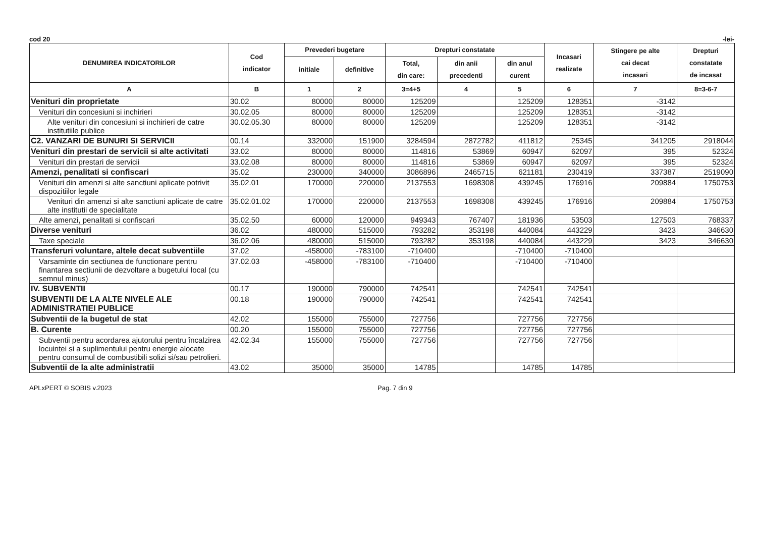cod 20 -lei-
| DENUMIREA INDICATORILOR | Cod indicator | Prevederi bugetare | | Drepturi constatate | | | Incasari realizate | Stingere pe alte cai decat incasari | Drepturi constatate de incasat |
| --- | --- | --- | --- | --- | --- | --- | --- | --- | --- |
| | | initiale | definitive | Total, din care: | din anii precedenti | din anul curent | | | |
| A | B | 1 | 2 | 3=4+5 | 4 | 5 | 6 | 7 | 8=3-6-7 |
| Venituri din proprietate | 30.02 | 80000 | 80000 | 125209 | | 125209 | 128351 | -3142 | |
| Venituri din concesiuni si inchirieri | 30.02.05 | 80000 | 80000 | 125209 | | 125209 | 128351 | -3142 | |
| Alte venituri din concesiuni si inchirieri de catre institutiile publice | 30.02.05.30 | 80000 | 80000 | 125209 | | 125209 | 128351 | -3142 | |
| C2. VANZARI DE BUNURI SI SERVICII | 00.14 | 332000 | 151900 | 3284594 | 2872782 | 411812 | 25345 | 341205 | 2918044 |
| Venituri din prestari de servicii si alte activitati | 33.02 | 80000 | 80000 | 114816 | 53869 | 60947 | 62097 | 395 | 52324 |
| Venituri din prestari de servicii | 33.02.08 | 80000 | 80000 | 114816 | 53869 | 60947 | 62097 | 395 | 52324 |
| Amenzi, penalitati si confiscari | 35.02 | 230000 | 340000 | 3086896 | 2465715 | 621181 | 230419 | 337387 | 2519090 |
| Venituri din amenzi si alte sanctiuni aplicate potrivit dispozitiilor legale | 35.02.01 | 170000 | 220000 | 2137553 | 1698308 | 439245 | 176916 | 209884 | 1750753 |
| Venituri din amenzi si alte sanctiuni aplicate de catre alte institutii de specialitate | 35.02.01.02 | 170000 | 220000 | 2137553 | 1698308 | 439245 | 176916 | 209884 | 1750753 |
| Alte amenzi, penalitati si confiscari | 35.02.50 | 60000 | 120000 | 949343 | 767407 | 181936 | 53503 | 127503 | 768337 |
| Diverse venituri | 36.02 | 480000 | 515000 | 793282 | 353198 | 440084 | 443229 | 3423 | 346630 |
| Taxe speciale | 36.02.06 | 480000 | 515000 | 793282 | 353198 | 440084 | 443229 | 3423 | 346630 |
| Transferuri voluntare, altele decat subventiile | 37.02 | -458000 | -783100 | -710400 | | -710400 | -710400 | | |
| Varsaminte din sectiunea de functionare pentru finantarea sectiunii de dezvoltare a bugetului local (cu semnul minus) | 37.02.03 | -458000 | -783100 | -710400 | | -710400 | -710400 | | |
| IV. SUBVENTII | 00.17 | 190000 | 790000 | 742541 | | 742541 | 742541 | | |
| SUBVENTII DE LA ALTE NIVELE ALE ADMINISTRATIEI PUBLICE | 00.18 | 190000 | 790000 | 742541 | | 742541 | 742541 | | |
| Subventii de la bugetul de stat | 42.02 | 155000 | 755000 | 727756 | | 727756 | 727756 | | |
| B. Curente | 00.20 | 155000 | 755000 | 727756 | | 727756 | 727756 | | |
| Subventii pentru acordarea ajutorului pentru încalzirea locuintei si a suplimentului pentru energie alocate pentru consumul de combustibili solizi si/sau petrolieri. | 42.02.34 | 155000 | 755000 | 727756 | | 727756 | 727756 | | |
| Subventii de la alte administratii | 43.02 | 35000 | 35000 | 14785 | | 14785 | 14785 | | |
APLxPERT © SOBIS v.2023 Pag. 7 din 9